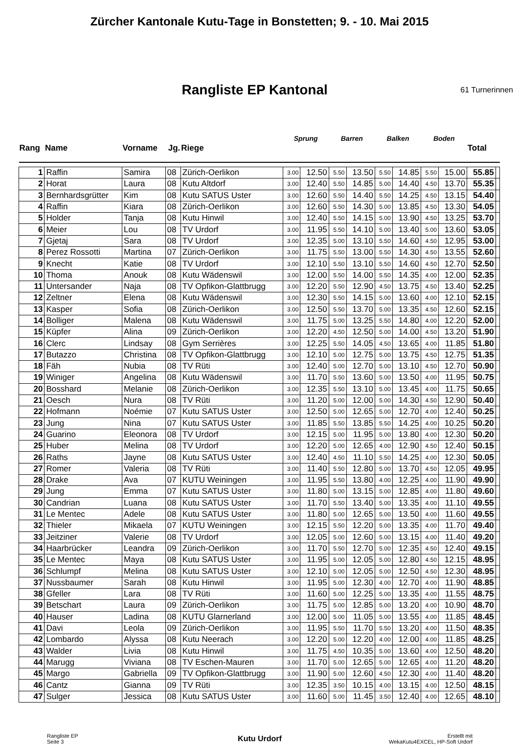Zürcher Kantonale Kutu-Tage in Bonstetten; 9. - 10. Mai 2015
Rangliste EP Kantonal
61 Turnerinnen
| Rang | Name | Vorname | Jg. | Riege | Sprung | | Barren | | Balken | | Boden | | Total | |
| --- | --- | --- | --- | --- | --- | --- | --- | --- | --- | --- | --- | --- | --- | --- |
| 1 | Raffin | Samira | 08 | Zürich-Oerlikon | 3.00 | 12.50 | 5.50 | 13.50 | 5.50 | 14.85 | 5.50 | 15.00 | 55.85 | |
| 2 | Horat | Laura | 08 | Kutu Altdorf | 3.00 | 12.40 | 5.50 | 14.85 | 5.00 | 14.40 | 4.50 | 13.70 | 55.35 | |
| 3 | Bernhardsgrütter | Kim | 08 | Kutu SATUS Uster | 3.00 | 12.60 | 5.50 | 14.40 | 5.50 | 14.25 | 4.50 | 13.15 | 54.40 | |
| 4 | Raffin | Kiara | 08 | Zürich-Oerlikon | 3.00 | 12.60 | 5.50 | 14.30 | 5.00 | 13.85 | 4.50 | 13.30 | 54.05 | |
| 5 | Holder | Tanja | 08 | Kutu Hinwil | 3.00 | 12.40 | 5.50 | 14.15 | 5.00 | 13.90 | 4.50 | 13.25 | 53.70 | |
| 6 | Meier | Lou | 08 | TV Urdorf | 3.00 | 11.95 | 5.50 | 14.10 | 5.00 | 13.40 | 5.00 | 13.60 | 53.05 | |
| 7 | Gjetaj | Sara | 08 | TV Urdorf | 3.00 | 12.35 | 5.00 | 13.10 | 5.50 | 14.60 | 4.50 | 12.95 | 53.00 | |
| 8 | Perez Rossotti | Martina | 07 | Zürich-Oerlikon | 3.00 | 11.75 | 5.50 | 13.00 | 5.50 | 14.30 | 4.50 | 13.55 | 52.60 | |
| 9 | Knecht | Katie | 08 | TV Urdorf | 3.00 | 12.10 | 5.50 | 13.10 | 5.50 | 14.60 | 4.50 | 12.70 | 52.50 | |
| 10 | Thoma | Anouk | 08 | Kutu Wädenswil | 3.00 | 12.00 | 5.50 | 14.00 | 5.50 | 14.35 | 4.00 | 12.00 | 52.35 | |
| 11 | Untersander | Naja | 08 | TV Opfikon-Glattbrugg | 3.00 | 12.20 | 5.50 | 12.90 | 4.50 | 13.75 | 4.50 | 13.40 | 52.25 | |
| 12 | Zeltner | Elena | 08 | Kutu Wädenswil | 3.00 | 12.30 | 5.50 | 14.15 | 5.00 | 13.60 | 4.00 | 12.10 | 52.15 | |
| 13 | Kasper | Sofia | 08 | Zürich-Oerlikon | 3.00 | 12.50 | 5.50 | 13.70 | 5.00 | 13.35 | 4.50 | 12.60 | 52.15 | |
| 14 | Bolliger | Malena | 08 | Kutu Wädenswil | 3.00 | 11.75 | 5.00 | 13.25 | 5.50 | 14.80 | 4.00 | 12.20 | 52.00 | |
| 15 | Küpfer | Alina | 09 | Zürich-Oerlikon | 3.00 | 12.20 | 4.50 | 12.50 | 5.00 | 14.00 | 4.50 | 13.20 | 51.90 | |
| 16 | Clerc | Lindsay | 08 | Gym Serrières | 3.00 | 12.25 | 5.50 | 14.05 | 4.50 | 13.65 | 4.00 | 11.85 | 51.80 | |
| 17 | Butazzo | Christina | 08 | TV Opfikon-Glattbrugg | 3.00 | 12.10 | 5.00 | 12.75 | 5.00 | 13.75 | 4.50 | 12.75 | 51.35 | |
| 18 | Fäh | Nubia | 08 | TV Rüti | 3.00 | 12.40 | 5.00 | 12.70 | 5.00 | 13.10 | 4.50 | 12.70 | 50.90 | |
| 19 | Winiger | Angelina | 08 | Kutu Wädenswil | 3.00 | 11.70 | 5.50 | 13.60 | 5.00 | 13.50 | 4.00 | 11.95 | 50.75 | |
| 20 | Bosshard | Melanie | 08 | Zürich-Oerlikon | 3.00 | 12.35 | 5.50 | 13.10 | 5.00 | 13.45 | 4.00 | 11.75 | 50.65 | |
| 21 | Oesch | Nura | 08 | TV Rüti | 3.00 | 11.20 | 5.00 | 12.00 | 5.00 | 14.30 | 4.50 | 12.90 | 50.40 | |
| 22 | Hofmann | Noémie | 07 | Kutu SATUS Uster | 3.00 | 12.50 | 5.00 | 12.65 | 5.00 | 12.70 | 4.00 | 12.40 | 50.25 | |
| 23 | Jung | Nina | 07 | Kutu SATUS Uster | 3.00 | 11.85 | 5.50 | 13.85 | 5.50 | 14.25 | 4.00 | 10.25 | 50.20 | |
| 24 | Guarino | Eleonora | 08 | TV Urdorf | 3.00 | 12.15 | 5.00 | 11.95 | 5.00 | 13.80 | 4.00 | 12.30 | 50.20 | |
| 25 | Huber | Melina | 08 | TV Urdorf | 3.00 | 12.20 | 5.00 | 12.65 | 4.00 | 12.90 | 4.50 | 12.40 | 50.15 | |
| 26 | Raths | Jayne | 08 | Kutu SATUS Uster | 3.00 | 12.40 | 4.50 | 11.10 | 5.50 | 14.25 | 4.00 | 12.30 | 50.05 | |
| 27 | Romer | Valeria | 08 | TV Rüti | 3.00 | 11.40 | 5.50 | 12.80 | 5.00 | 13.70 | 4.50 | 12.05 | 49.95 | |
| 28 | Drake | Ava | 07 | KUTU Weiningen | 3.00 | 11.95 | 5.50 | 13.80 | 4.00 | 12.25 | 4.00 | 11.90 | 49.90 | |
| 29 | Jung | Emma | 07 | Kutu SATUS Uster | 3.00 | 11.80 | 5.00 | 13.15 | 5.00 | 12.85 | 4.00 | 11.80 | 49.60 | |
| 30 | Candrian | Luana | 08 | Kutu SATUS Uster | 3.00 | 11.70 | 5.50 | 13.40 | 5.00 | 13.35 | 4.00 | 11.10 | 49.55 | |
| 31 | Le Mentec | Adele | 08 | Kutu SATUS Uster | 3.00 | 11.80 | 5.00 | 12.65 | 5.00 | 13.50 | 4.00 | 11.60 | 49.55 | |
| 32 | Thieler | Mikaela | 07 | KUTU Weiningen | 3.00 | 12.15 | 5.50 | 12.20 | 5.00 | 13.35 | 4.00 | 11.70 | 49.40 | |
| 33 | Jeitziner | Valerie | 08 | TV Urdorf | 3.00 | 12.05 | 5.00 | 12.60 | 5.00 | 13.15 | 4.00 | 11.40 | 49.20 | |
| 34 | Haarbrücker | Leandra | 09 | Zürich-Oerlikon | 3.00 | 11.70 | 5.50 | 12.70 | 5.00 | 12.35 | 4.50 | 12.40 | 49.15 | |
| 35 | Le Mentec | Maya | 08 | Kutu SATUS Uster | 3.00 | 11.95 | 5.00 | 12.05 | 5.00 | 12.80 | 4.50 | 12.15 | 48.95 | |
| 36 | Schlumpf | Melina | 08 | Kutu SATUS Uster | 3.00 | 12.10 | 5.00 | 12.05 | 5.00 | 12.50 | 4.50 | 12.30 | 48.95 | |
| 37 | Nussbaumer | Sarah | 08 | Kutu Hinwil | 3.00 | 11.95 | 5.00 | 12.30 | 4.00 | 12.70 | 4.00 | 11.90 | 48.85 | |
| 38 | Gfeller | Lara | 08 | TV Rüti | 3.00 | 11.60 | 5.00 | 12.25 | 5.00 | 13.35 | 4.00 | 11.55 | 48.75 | |
| 39 | Betschart | Laura | 09 | Zürich-Oerlikon | 3.00 | 11.75 | 5.00 | 12.85 | 5.00 | 13.20 | 4.00 | 10.90 | 48.70 | |
| 40 | Hauser | Ladina | 08 | KUTU Glarnerland | 3.00 | 12.00 | 5.00 | 11.05 | 5.00 | 13.55 | 4.00 | 11.85 | 48.45 | |
| 41 | Davi | Leola | 09 | Zürich-Oerlikon | 3.00 | 11.95 | 5.50 | 11.70 | 5.50 | 13.20 | 4.00 | 11.50 | 48.35 | |
| 42 | Lombardo | Alyssa | 08 | Kutu Neerach | 3.00 | 12.20 | 5.00 | 12.20 | 4.00 | 12.00 | 4.00 | 11.85 | 48.25 | |
| 43 | Walder | Livia | 08 | Kutu Hinwil | 3.00 | 11.75 | 4.50 | 10.35 | 5.00 | 13.60 | 4.00 | 12.50 | 48.20 | |
| 44 | Marugg | Viviana | 08 | TV Eschen-Mauren | 3.00 | 11.70 | 5.00 | 12.65 | 5.00 | 12.65 | 4.00 | 11.20 | 48.20 | |
| 45 | Margo | Gabriella | 09 | TV Opfikon-Glattbrugg | 3.00 | 11.90 | 5.00 | 12.60 | 4.50 | 12.30 | 4.00 | 11.40 | 48.20 | |
| 46 | Cantz | Gianna | 09 | TV Rüti | 3.00 | 12.35 | 3.50 | 10.15 | 4.00 | 13.15 | 4.00 | 12.50 | 48.15 | |
| 47 | Sulger | Jessica | 08 | Kutu SATUS Uster | 3.00 | 11.60 | 5.00 | 11.45 | 3.50 | 12.40 | 4.00 | 12.65 | 48.10 | |
Rangliste EP
Seite 3
Kutu Urdorf
Erstellt mit
WekaKutu4EXCEL, HP-Soft Urdorf